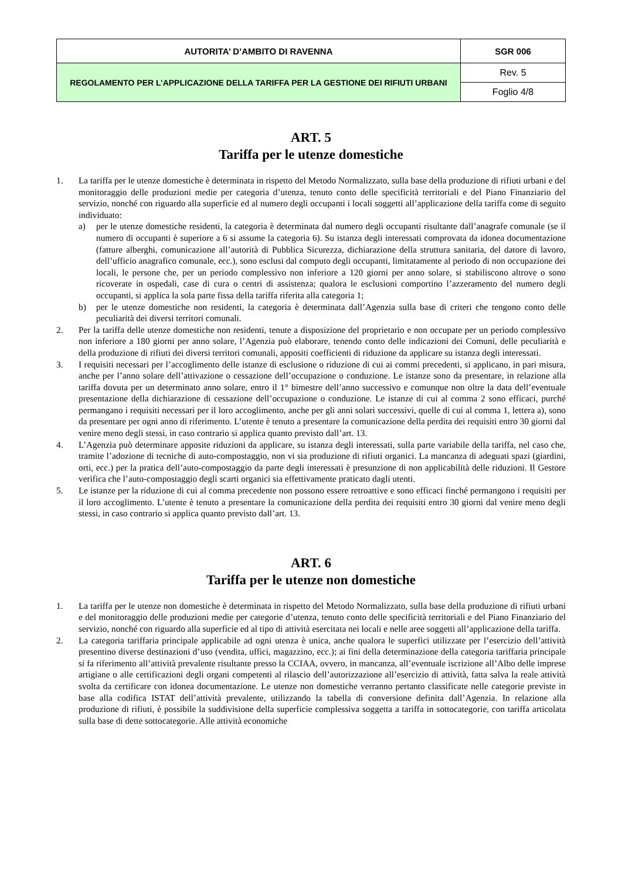| AUTORITA’ D’AMBITO DI RAVENNA | SGR 006 |
| REGOLAMENTO PER L’APPLICAZIONE DELLA TARIFFA PER LA GESTIONE DEI RIFIUTI URBANI | Rev. 5 |
| | Foglio 4/8 |
ART. 5
Tariffa per le utenze domestiche
1. La tariffa per le utenze domestiche è determinata in rispetto del Metodo Normalizzato, sulla base della produzione di rifiuti urbani e del monitoraggio delle produzioni medie per categoria d’utenza, tenuto conto delle specificità territoriali e del Piano Finanziario del servizio, nonché con riguardo alla superficie ed al numero degli occupanti i locali soggetti all’applicazione della tariffa come di seguito individuato:
a) per le utenze domestiche residenti, la categoria è determinata dal numero degli occupanti risultante dall’anagrafe comunale (se il numero di occupanti è superiore a 6 si assume la categoria 6). Su istanza degli interessati comprovata da idonea documentazione (fatture alberghi, comunicazione all’autorità di Pubblica Sicurezza, dichiarazione della struttura sanitaria, del datore di lavoro, dell’ufficio anagrafico comunale, ecc.), sono esclusi dal computo degli occupanti, limitatamente al periodo di non occupazione dei locali, le persone che, per un periodo complessivo non inferiore a 120 giorni per anno solare, si stabiliscono altrove o sono ricoverate in ospedali, case di cura o centri di assistenza; qualora le esclusioni comportino l’azzeramento del numero degli occupanti, si applica la sola parte fissa della tariffa riferita alla categoria 1;
b) per le utenze domestiche non residenti, la categoria è determinata dall’Agenzia sulla base di criteri che tengono conto delle peculiarità dei diversi territori comunali.
2. Per la tariffa delle utenze domestiche non residenti, tenute a disposizione del proprietario e non occupate per un periodo complessivo non inferiore a 180 giorni per anno solare, l’Agenzia può elaborare, tenendo conto delle indicazioni dei Comuni, delle peculiarità e della produzione di rifiuti dei diversi territori comunali, appositi coefficienti di riduzione da applicare su istanza degli interessati.
3. I requisiti necessari per l’accoglimento delle istanze di esclusione o riduzione di cui ai commi precedenti, si applicano, in pari misura, anche per l’anno solare dell’attivazione o cessazione dell’occupazione o conduzione. Le istanze sono da presentare, in relazione alla tariffa dovuta per un determinato anno solare, entro il 1° bimestre dell’anno successivo e comunque non oltre la data dell’eventuale presentazione della dichiarazione di cessazione dell’occupazione o conduzione. Le istanze di cui al comma 2 sono efficaci, purché permangano i requisiti necessari per il loro accoglimento, anche per gli anni solari successivi, quelle di cui al comma 1, lettera a), sono da presentare per ogni anno di riferimento. L’utente è tenuto a presentare la comunicazione della perdita dei requisiti entro 30 giorni dal venire meno degli stessi, in caso contrario si applica quanto previsto dall’art. 13.
4. L’Agenzia può determinare apposite riduzioni da applicare, su istanza degli interessati, sulla parte variabile della tariffa, nel caso che, tramite l’adozione di tecniche di auto-compostaggio, non vi sia produzione di rifiuti organici. La mancanza di adeguati spazi (giardini, orti, ecc.) per la pratica dell’auto-compostaggio da parte degli interessati è presunzione di non applicabilità delle riduzioni. Il Gestore verifica che l’auto-compostaggio degli scarti organici sia effettivamente praticato dagli utenti.
5. Le istanze per la riduzione di cui al comma precedente non possono essere retroattive e sono efficaci finché permangono i requisiti per il loro accoglimento. L’utente è tenuto a presentare la comunicazione della perdita dei requisiti entro 30 giorni dal venire meno degli stessi, in caso contrario si applica quanto previsto dall’art. 13.
ART. 6
Tariffa per le utenze non domestiche
1. La tariffa per le utenze non domestiche è determinata in rispetto del Metodo Normalizzato, sulla base della produzione di rifiuti urbani e del monitoraggio delle produzioni medie per categorie d’utenza, tenuto conto delle specificità territoriali e del Piano Finanziario del servizio, nonché con riguardo alla superficie ed al tipo di attività esercitata nei locali e nelle aree soggetti all’applicazione della tariffa.
2. La categoria tariffaria principale applicabile ad ogni utenza è unica, anche qualora le superfici utilizzate per l’esercizio dell’attività presentino diverse destinazioni d’uso (vendita, uffici, magazzino, ecc.); ai fini della determinazione della categoria tariffaria principale si fa riferimento all’attività prevalente risultante presso la CCIAA, ovvero, in mancanza, all’eventuale iscrizione all’Albo delle imprese artigiane o alle certificazioni degli organi competenti al rilascio dell’autorizzazione all’esercizio di attività, fatta salva la reale attività svolta da certificare con idonea documentazione. Le utenze non domestiche verranno pertanto classificate nelle categorie previste in base alla codifica ISTAT dell’attività prevalente, utilizzando la tabella di conversione definita dall’Agenzia. In relazione alla produzione di rifiuti, è possibile la suddivisione della superficie complessiva soggetta a tariffa in sottocategorie, con tariffa articolata sulla base di dette sottocategorie. Alle attività economiche